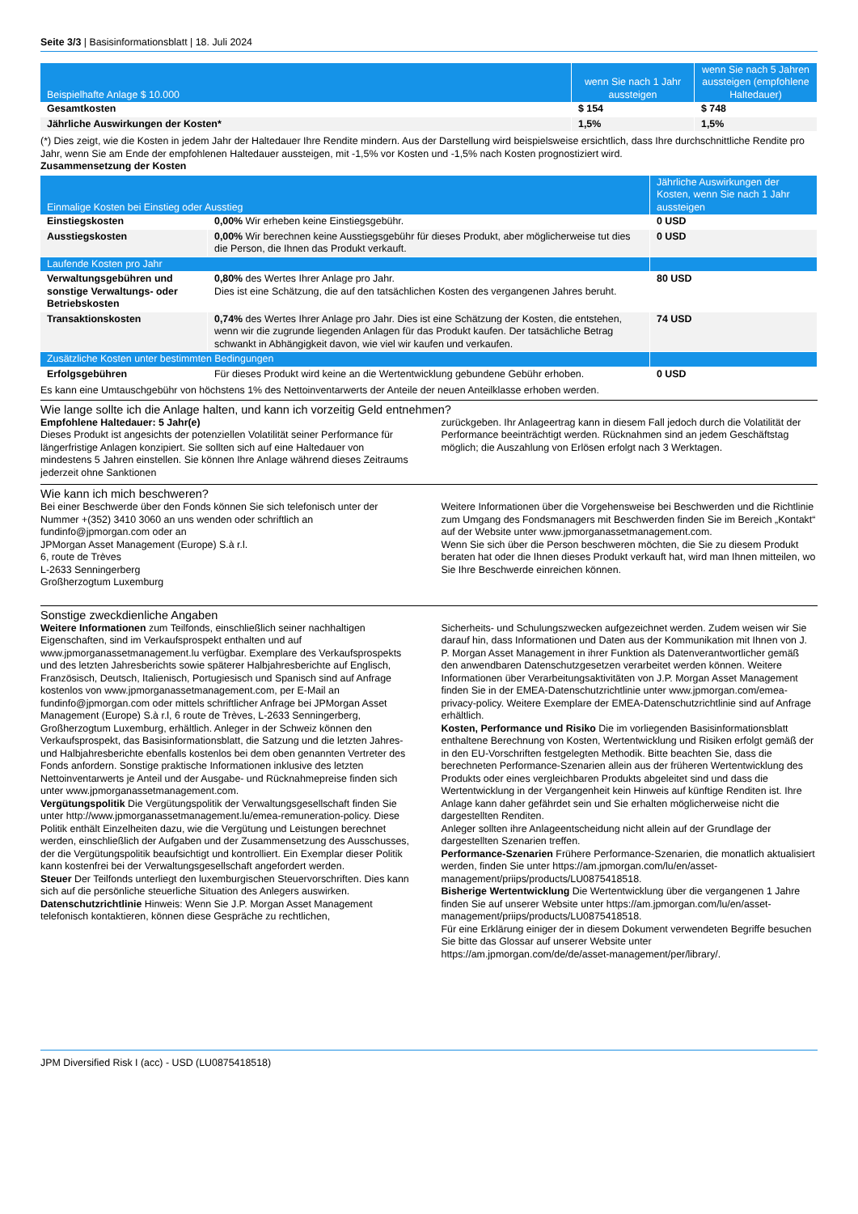Seite 3/3 | Basisinformationsblatt | 18. Juli 2024
| Beispielhafte Anlage $ 10.000 | wenn Sie nach 1 Jahr aussteigen | wenn Sie nach 5 Jahren aussteigen (empfohlene Haltedauer) |
| --- | --- | --- |
| Gesamtkosten | $ 154 | $ 748 |
| Jährliche Auswirkungen der Kosten* | 1,5% | 1,5% |
(*) Dies zeigt, wie die Kosten in jedem Jahr der Haltedauer Ihre Rendite mindern. Aus der Darstellung wird beispielsweise ersichtlich, dass Ihre durchschnittliche Rendite pro Jahr, wenn Sie am Ende der empfohlenen Haltedauer aussteigen, mit -1,5% vor Kosten und -1,5% nach Kosten prognostiziert wird.
Zusammensetzung der Kosten
| Einmalige Kosten bei Einstieg oder Ausstieg | | Jährliche Auswirkungen der Kosten, wenn Sie nach 1 Jahr aussteigen |
| --- | --- | --- |
| Einstiegskosten | 0,00% Wir erheben keine Einstiegsgebühr. | 0 USD |
| Ausstiegskosten | 0,00% Wir berechnen keine Ausstiegsgebühr für dieses Produkt, aber möglicherweise tut dies die Person, die Ihnen das Produkt verkauft. | 0 USD |
| Laufende Kosten pro Jahr | | |
| Verwaltungsgebühren und sonstige Verwaltungs- oder Betriebskosten | 0,80% des Wertes Ihrer Anlage pro Jahr. Dies ist eine Schätzung, die auf den tatsächlichen Kosten des vergangenen Jahres beruht. | 80 USD |
| Transaktionskosten | 0,74% des Wertes Ihrer Anlage pro Jahr. Dies ist eine Schätzung der Kosten, die entstehen, wenn wir die zugrunde liegenden Anlagen für das Produkt kaufen. Der tatsächliche Betrag schwankt in Abhängigkeit davon, wie viel wir kaufen und verkaufen. | 74 USD |
| Zusätzliche Kosten unter bestimmten Bedingungen | | |
| Erfolgsgebühren | Für dieses Produkt wird keine an die Wertentwicklung gebundene Gebühr erhoben. | 0 USD |
Es kann eine Umtauschgebühr von höchstens 1% des Nettoinventarwerts der Anteile der neuen Anteilklasse erhoben werden.
Wie lange sollte ich die Anlage halten, und kann ich vorzeitig Geld entnehmen?
Empfohlene Haltedauer: 5 Jahr(e)
Dieses Produkt ist angesichts der potenziellen Volatilität seiner Performance für längerfristige Anlagen konzipiert. Sie sollten sich auf eine Haltedauer von mindestens 5 Jahren einstellen. Sie können Ihre Anlage während dieses Zeitraums jederzeit ohne Sanktionen
zurückgeben. Ihr Anlageertrag kann in diesem Fall jedoch durch die Volatilität der Performance beeinträchtigt werden. Rücknahmen sind an jedem Geschäftstag möglich; die Auszahlung von Erlösen erfolgt nach 3 Werktagen.
Wie kann ich mich beschweren?
Bei einer Beschwerde über den Fonds können Sie sich telefonisch unter der Nummer +(352) 3410 3060 an uns wenden oder schriftlich an fundinfo@jpmorgan.com oder an
JPMorgan Asset Management (Europe) S.à r.l.
6, route de Trèves
L-2633 Senningerberg
Großherzogtum Luxemburg
Weitere Informationen über die Vorgehensweise bei Beschwerden und die Richtlinie zum Umgang des Fondsmanagers mit Beschwerden finden Sie im Bereich „Kontakt“ auf der Website unter www.jpmorganassetmanagement.com.
Wenn Sie sich über die Person beschweren möchten, die Sie zu diesem Produkt beraten hat oder die Ihnen dieses Produkt verkauft hat, wird man Ihnen mitteilen, wo Sie Ihre Beschwerde einreichen können.
Sonstige zweckdienliche Angaben
Weitere Informationen zum Teilfonds, einschließlich seiner nachhaltigen Eigenschaften, sind im Verkaufsprospekt enthalten und auf www.jpmorganassetmanagement.lu verfügbar. Exemplare des Verkaufsprospekts und des letzten Jahresberichts sowie späterer Halbjahresberichte auf Englisch, Französisch, Deutsch, Italienisch, Portugiesisch und Spanisch sind auf Anfrage kostenlos von www.jpmorganassetmanagement.com, per E-Mail an fundinfo@jpmorgan.com oder mittels schriftlicher Anfrage bei JPMorgan Asset Management (Europe) S.à r.l, 6 route de Trèves, L-2633 Senningerberg, Großherzogtum Luxemburg, erhältlich. Anleger in der Schweiz können den Verkaufsprospekt, das Basisinformationsblatt, die Satzung und die letzten Jahres- und Halbjahresberichte ebenfalls kostenlos bei dem oben genannten Vertreter des Fonds anfordern. Sonstige praktische Informationen inklusive des letzten Nettoinventarwerts je Anteil und der Ausgabe- und Rücknahmepreise finden sich unter www.jpmorganassetmanagement.com.
Vergütungspolitik Die Vergütungspolitik der Verwaltungsgesellschaft finden Sie unter http://www.jpmorganassetmanagement.lu/emea-remuneration-policy. Diese Politik enthält Einzelheiten dazu, wie die Vergütung und Leistungen berechnet werden, einschließlich der Aufgaben und der Zusammensetzung des Ausschusses, der die Vergütungspolitik beaufsichtigt und kontrolliert. Ein Exemplar dieser Politik kann kostenfrei bei der Verwaltungsgesellschaft angefordert werden.
Steuer Der Teilfonds unterliegt den luxemburgischen Steuervorschriften. Dies kann sich auf die persönliche steuerliche Situation des Anlegers auswirken.
Datenschutzrichtlinie Hinweis: Wenn Sie J.P. Morgan Asset Management telefonisch kontaktieren, können diese Gespräche zu rechtlichen,
Sicherheits- und Schulungszwecken aufgezeichnet werden. Zudem weisen wir Sie darauf hin, dass Informationen und Daten aus der Kommunikation mit Ihnen von J. P. Morgan Asset Management in ihrer Funktion als Datenverantwortlicher gemäß den anwendbaren Datenschutzgesetzen verarbeitet werden können. Weitere Informationen über Verarbeitungsaktivitäten von J.P. Morgan Asset Management finden Sie in der EMEA-Datenschutzrichtlinie unter www.jpmorgan.com/emea-privacy-policy. Weitere Exemplare der EMEA-Datenschutzrichtlinie sind auf Anfrage erhältlich.
Kosten, Performance und Risiko Die im vorliegenden Basisinformationsblatt enthaltene Berechnung von Kosten, Wertentwicklung und Risiken erfolgt gemäß der in den EU-Vorschriften festgelegten Methodik. Bitte beachten Sie, dass die berechneten Performance-Szenarien allein aus der früheren Wertentwicklung des Produkts oder eines vergleichbaren Produkts abgeleitet sind und dass die Wertentwicklung in der Vergangenheit kein Hinweis auf künftige Renditen ist. Ihre Anlage kann daher gefährdet sein und Sie erhalten möglicherweise nicht die dargestellten Renditen.
Anleger sollten ihre Anlageentscheidung nicht allein auf der Grundlage der dargestellten Szenarien treffen.
Performance-Szenarien Frühere Performance-Szenarien, die monatlich aktualisiert werden, finden Sie unter https://am.jpmorgan.com/lu/en/asset-management/priips/products/LU0875418518.
Bisherige Wertentwicklung Die Wertentwicklung über die vergangenen 1 Jahre finden Sie auf unserer Website unter https://am.jpmorgan.com/lu/en/asset-management/priips/products/LU0875418518.
Für eine Erklärung einiger der in diesem Dokument verwendeten Begriffe besuchen Sie bitte das Glossar auf unserer Website unter https://am.jpmorgan.com/de/de/asset-management/per/library/.
JPM Diversified Risk I (acc) - USD (LU0875418518)